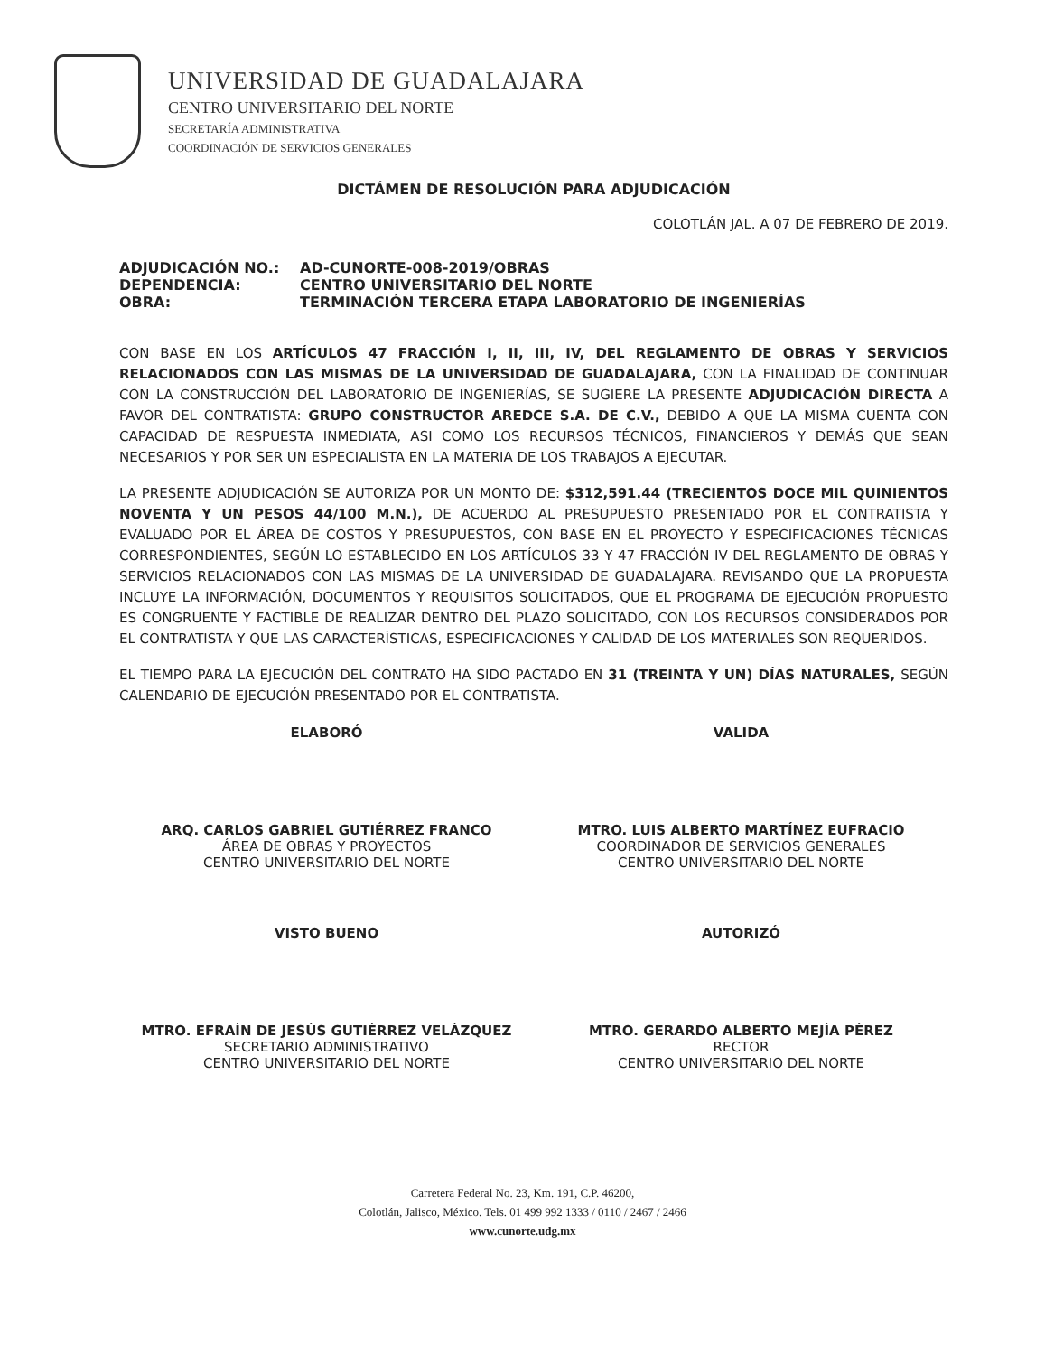UNIVERSIDAD DE GUADALAJARA
CENTRO UNIVERSITARIO DEL NORTE
SECRETARÍA ADMINISTRATIVA
COORDINACIÓN DE SERVICIOS GENERALES
DICTÁMEN DE RESOLUCIÓN PARA ADJUDICACIÓN
COLOTLÁN JAL. A 07 DE FEBRERO DE 2019.
| ADJUDICACIÓN NO.: | AD-CUNORTE-008-2019/OBRAS |
| DEPENDENCIA: | CENTRO UNIVERSITARIO DEL NORTE |
| OBRA: | TERMINACIÓN TERCERA ETAPA LABORATORIO DE INGENIERÍAS |
CON BASE EN LOS ARTÍCULOS 47 FRACCIÓN I, II, III, IV, DEL REGLAMENTO DE OBRAS Y SERVICIOS RELACIONADOS CON LAS MISMAS DE LA UNIVERSIDAD DE GUADALAJARA, CON LA FINALIDAD DE CONTINUAR CON LA CONSTRUCCIÓN DEL LABORATORIO DE INGENIERÍAS, SE SUGIERE LA PRESENTE ADJUDICACIÓN DIRECTA A FAVOR DEL CONTRATISTA: GRUPO CONSTRUCTOR AREDCE S.A. DE C.V., DEBIDO A QUE LA MISMA CUENTA CON CAPACIDAD DE RESPUESTA INMEDIATA, ASI COMO LOS RECURSOS TÉCNICOS, FINANCIEROS Y DEMÁS QUE SEAN NECESARIOS Y POR SER UN ESPECIALISTA EN LA MATERIA DE LOS TRABAJOS A EJECUTAR.
LA PRESENTE ADJUDICACIÓN SE AUTORIZA POR UN MONTO DE: $312,591.44 (TRECIENTOS DOCE MIL QUINIENTOS NOVENTA Y UN PESOS 44/100 M.N.), DE ACUERDO AL PRESUPUESTO PRESENTADO POR EL CONTRATISTA Y EVALUADO POR EL ÁREA DE COSTOS Y PRESUPUESTOS, CON BASE EN EL PROYECTO Y ESPECIFICACIONES TÉCNICAS CORRESPONDIENTES, SEGÚN LO ESTABLECIDO EN LOS ARTÍCULOS 33 Y 47 FRACCIÓN IV DEL REGLAMENTO DE OBRAS Y SERVICIOS RELACIONADOS CON LAS MISMAS DE LA UNIVERSIDAD DE GUADALAJARA. REVISANDO QUE LA PROPUESTA INCLUYE LA INFORMACIÓN, DOCUMENTOS Y REQUISITOS SOLICITADOS, QUE EL PROGRAMA DE EJECUCIÓN PROPUESTO ES CONGRUENTE Y FACTIBLE DE REALIZAR DENTRO DEL PLAZO SOLICITADO, CON LOS RECURSOS CONSIDERADOS POR EL CONTRATISTA Y QUE LAS CARACTERÍSTICAS, ESPECIFICACIONES Y CALIDAD DE LOS MATERIALES SON REQUERIDOS.
EL TIEMPO PARA LA EJECUCIÓN DEL CONTRATO HA SIDO PACTADO EN 31 (TREINTA Y UN) DÍAS NATURALES, SEGÚN CALENDARIO DE EJECUCIÓN PRESENTADO POR EL CONTRATISTA.
ELABORÓ
ARQ. CARLOS GABRIEL GUTIÉRREZ FRANCO
ÁREA DE OBRAS Y PROYECTOS
CENTRO UNIVERSITARIO DEL NORTE
VALIDA
MTRO. LUIS ALBERTO MARTÍNEZ EUFRACIO
COORDINADOR DE SERVICIOS GENERALES
CENTRO UNIVERSITARIO DEL NORTE
VISTO BUENO
MTRO. EFRAÍN DE JESÚS GUTIÉRREZ VELÁZQUEZ
SECRETARIO ADMINISTRATIVO
CENTRO UNIVERSITARIO DEL NORTE
AUTORIZÓ
MTRO. GERARDO ALBERTO MEJÍA PÉREZ
RECTOR
CENTRO UNIVERSITARIO DEL NORTE
Carretera Federal No. 23, Km. 191, C.P. 46200,
Colotlán, Jalisco, México. Tels. 01 499 992 1333 / 0110 / 2467 / 2466
www.cunorte.udg.mx